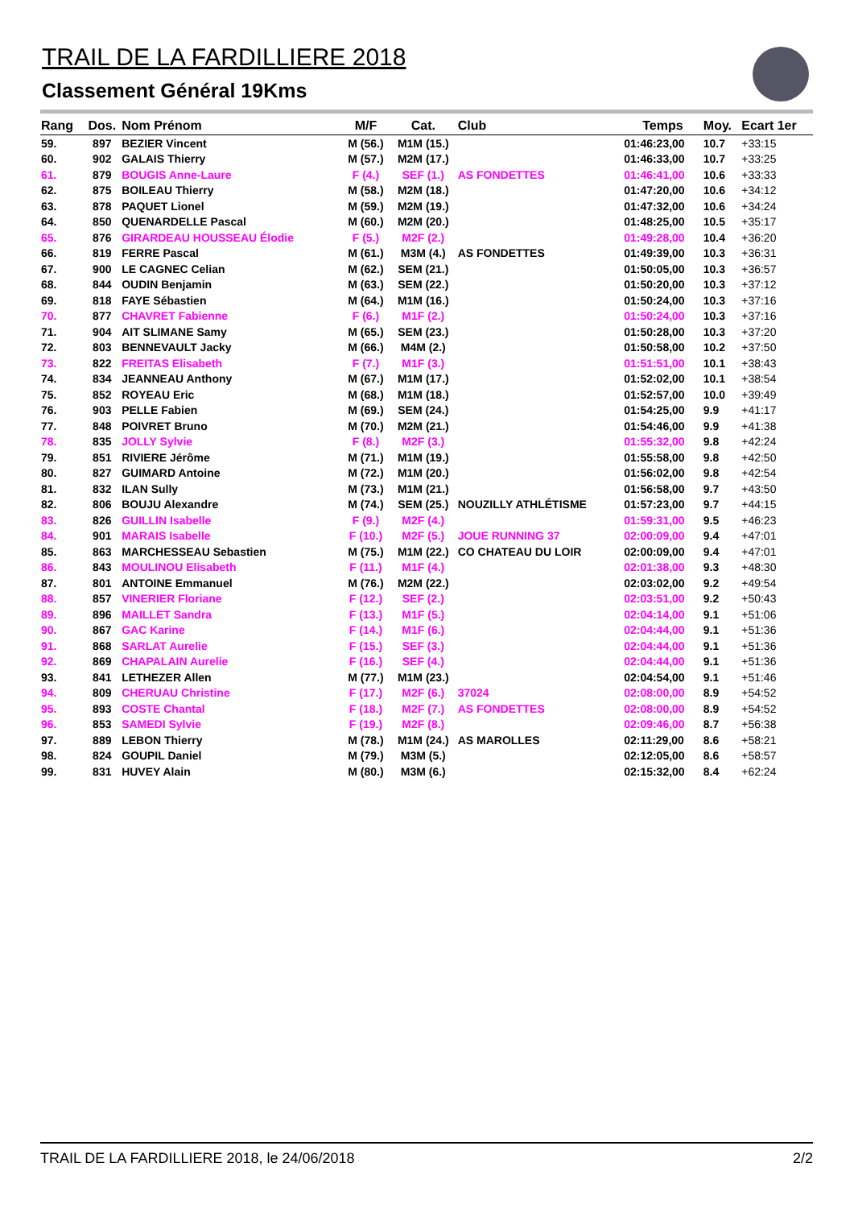TRAIL DE LA FARDILLIERE 2018
Classement Général 19Kms
| Rang | Dos. | Nom Prénom | M/F | Cat. | Club | Temps | Moy. | Ecart 1er |
| --- | --- | --- | --- | --- | --- | --- | --- | --- |
| 59. | 897 | BEZIER Vincent | M (56.) | M1M (15.) | | 01:46:23,00 | 10.7 | +33:15 |
| 60. | 902 | GALAIS Thierry | M (57.) | M2M (17.) | | 01:46:33,00 | 10.7 | +33:25 |
| 61. | 879 | BOUGIS Anne-Laure | F (4.) | SEF (1.) | AS FONDETTES | 01:46:41,00 | 10.6 | +33:33 |
| 62. | 875 | BOILEAU Thierry | M (58.) | M2M (18.) | | 01:47:20,00 | 10.6 | +34:12 |
| 63. | 878 | PAQUET Lionel | M (59.) | M2M (19.) | | 01:47:32,00 | 10.6 | +34:24 |
| 64. | 850 | QUENARDELLE Pascal | M (60.) | M2M (20.) | | 01:48:25,00 | 10.5 | +35:17 |
| 65. | 876 | GIRARDEAU HOUSSEAU Élodie | F (5.) | M2F (2.) | | 01:49:28,00 | 10.4 | +36:20 |
| 66. | 819 | FERRE Pascal | M (61.) | M3M (4.) | AS FONDETTES | 01:49:39,00 | 10.3 | +36:31 |
| 67. | 900 | LE CAGNEC Celian | M (62.) | SEM (21.) | | 01:50:05,00 | 10.3 | +36:57 |
| 68. | 844 | OUDIN Benjamin | M (63.) | SEM (22.) | | 01:50:20,00 | 10.3 | +37:12 |
| 69. | 818 | FAYE Sébastien | M (64.) | M1M (16.) | | 01:50:24,00 | 10.3 | +37:16 |
| 70. | 877 | CHAVRET Fabienne | F (6.) | M1F (2.) | | 01:50:24,00 | 10.3 | +37:16 |
| 71. | 904 | AIT SLIMANE Samy | M (65.) | SEM (23.) | | 01:50:28,00 | 10.3 | +37:20 |
| 72. | 803 | BENNEVAULT Jacky | M (66.) | M4M (2.) | | 01:50:58,00 | 10.2 | +37:50 |
| 73. | 822 | FREITAS Elisabeth | F (7.) | M1F (3.) | | 01:51:51,00 | 10.1 | +38:43 |
| 74. | 834 | JEANNEAU Anthony | M (67.) | M1M (17.) | | 01:52:02,00 | 10.1 | +38:54 |
| 75. | 852 | ROYEAU Eric | M (68.) | M1M (18.) | | 01:52:57,00 | 10.0 | +39:49 |
| 76. | 903 | PELLE Fabien | M (69.) | SEM (24.) | | 01:54:25,00 | 9.9 | +41:17 |
| 77. | 848 | POIVRET Bruno | M (70.) | M2M (21.) | | 01:54:46,00 | 9.9 | +41:38 |
| 78. | 835 | JOLLY Sylvie | F (8.) | M2F (3.) | | 01:55:32,00 | 9.8 | +42:24 |
| 79. | 851 | RIVIERE Jérôme | M (71.) | M1M (19.) | | 01:55:58,00 | 9.8 | +42:50 |
| 80. | 827 | GUIMARD Antoine | M (72.) | M1M (20.) | | 01:56:02,00 | 9.8 | +42:54 |
| 81. | 832 | ILAN Sully | M (73.) | M1M (21.) | | 01:56:58,00 | 9.7 | +43:50 |
| 82. | 806 | BOUJU Alexandre | M (74.) | SEM (25.) | NOUZILLY ATHLÉTISME | 01:57:23,00 | 9.7 | +44:15 |
| 83. | 826 | GUILLIN Isabelle | F (9.) | M2F (4.) | | 01:59:31,00 | 9.5 | +46:23 |
| 84. | 901 | MARAIS Isabelle | F (10.) | M2F (5.) | JOUE RUNNING 37 | 02:00:09,00 | 9.4 | +47:01 |
| 85. | 863 | MARCHESSEAU Sebastien | M (75.) | M1M (22.) | CO CHATEAU DU LOIR | 02:00:09,00 | 9.4 | +47:01 |
| 86. | 843 | MOULINOU Elisabeth | F (11.) | M1F (4.) | | 02:01:38,00 | 9.3 | +48:30 |
| 87. | 801 | ANTOINE Emmanuel | M (76.) | M2M (22.) | | 02:03:02,00 | 9.2 | +49:54 |
| 88. | 857 | VINERIER Floriane | F (12.) | SEF (2.) | | 02:03:51,00 | 9.2 | +50:43 |
| 89. | 896 | MAILLET Sandra | F (13.) | M1F (5.) | | 02:04:14,00 | 9.1 | +51:06 |
| 90. | 867 | GAC Karine | F (14.) | M1F (6.) | | 02:04:44,00 | 9.1 | +51:36 |
| 91. | 868 | SARLAT Aurelie | F (15.) | SEF (3.) | | 02:04:44,00 | 9.1 | +51:36 |
| 92. | 869 | CHAPALAIN Aurelie | F (16.) | SEF (4.) | | 02:04:44,00 | 9.1 | +51:36 |
| 93. | 841 | LETHEZER Allen | M (77.) | M1M (23.) | | 02:04:54,00 | 9.1 | +51:46 |
| 94. | 809 | CHERUAU Christine | F (17.) | M2F (6.) | 37024 | 02:08:00,00 | 8.9 | +54:52 |
| 95. | 893 | COSTE Chantal | F (18.) | M2F (7.) | AS FONDETTES | 02:08:00,00 | 8.9 | +54:52 |
| 96. | 853 | SAMEDI Sylvie | F (19.) | M2F (8.) | | 02:09:46,00 | 8.7 | +56:38 |
| 97. | 889 | LEBON Thierry | M (78.) | M1M (24.) | AS MAROLLES | 02:11:29,00 | 8.6 | +58:21 |
| 98. | 824 | GOUPIL Daniel | M (79.) | M3M (5.) | | 02:12:05,00 | 8.6 | +58:57 |
| 99. | 831 | HUVEY Alain | M (80.) | M3M (6.) | | 02:15:32,00 | 8.4 | +62:24 |
TRAIL DE LA FARDILLIERE 2018, le 24/06/2018 2/2